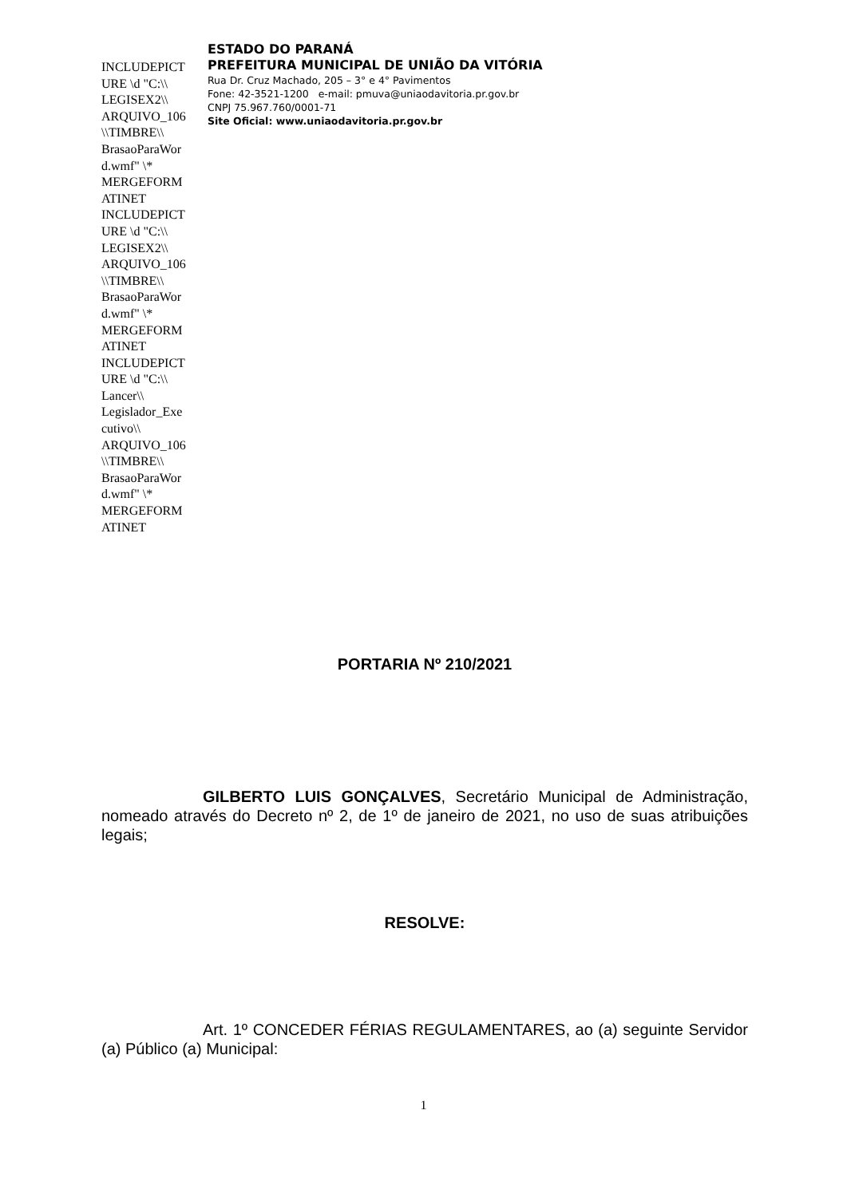INCLUDEPICT URE \d "C:\\ LEGISEX2\\ ARQUIVO_106 \\TIMBRE\\ BrasaoParaWor d.wmf" \* MERGEFORM ATINET INCLUDEPICT URE \d "C:\\ LEGISEX2\\ ARQUIVO_106 \\TIMBRE\\ BrasaoParaWor d.wmf" \* MERGEFORM ATINET INCLUDEPICT URE \d "C:\\ Lancer\\ Legislador_Exe cutivo\\ ARQUIVO_106 \\TIMBRE\\ BrasaoParaWor d.wmf" \* MERGEFORM ATINET
ESTADO DO PARANÁ
PREFEITURA MUNICIPAL DE UNIÃO DA VITÓRIA
Rua Dr. Cruz Machado, 205 – 3° e 4° Pavimentos
Fone: 42-3521-1200 e-mail: pmuva@uniaodavitoria.pr.gov.br
CNPJ 75.967.760/0001-71
Site Oficial: www.uniaodavitoria.pr.gov.br
PORTARIA Nº 210/2021
GILBERTO LUIS GONÇALVES, Secretário Municipal de Administração, nomeado através do Decreto nº 2, de 1º de janeiro de 2021, no uso de suas atribuições legais;
RESOLVE:
Art. 1º CONCEDER FÉRIAS REGULAMENTARES, ao (a) seguinte Servidor (a) Público (a) Municipal:
1